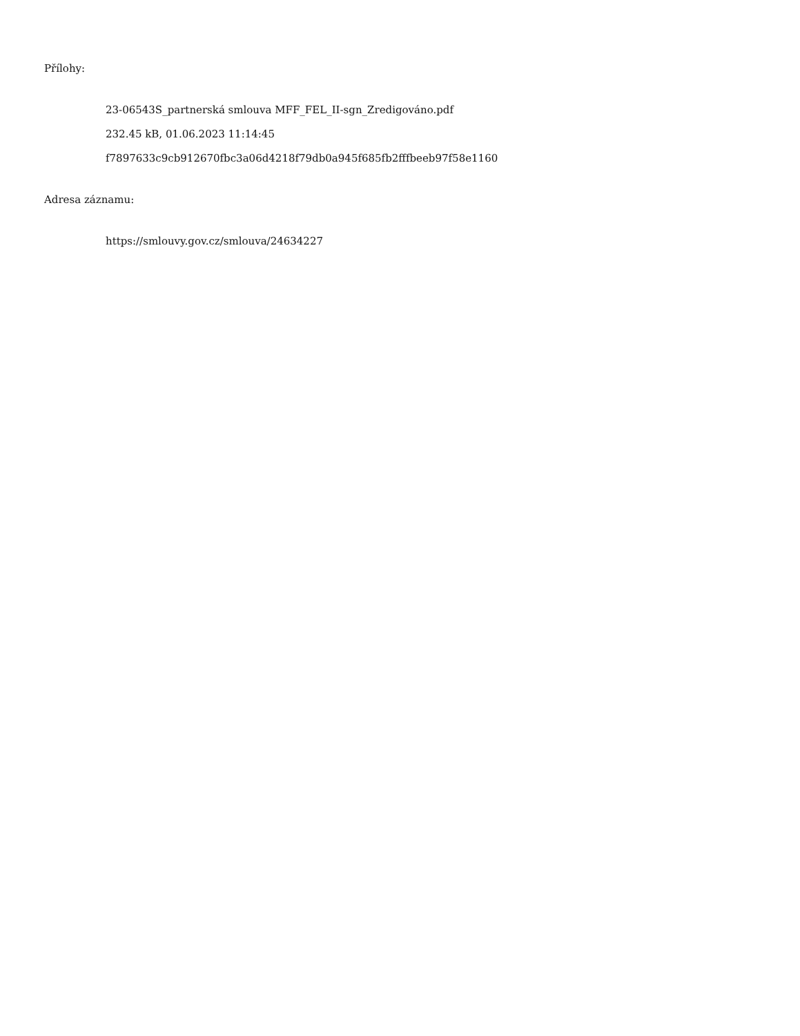Přílohy:
23-06543S_partnerská smlouva MFF_FEL_II-sgn_Zredigováno.pdf
232.45 kB, 01.06.2023 11:14:45
f7897633c9cb912670fbc3a06d4218f79db0a945f685fb2fffbeeb97f58e1160
Adresa záznamu:
https://smlouvy.gov.cz/smlouva/24634227